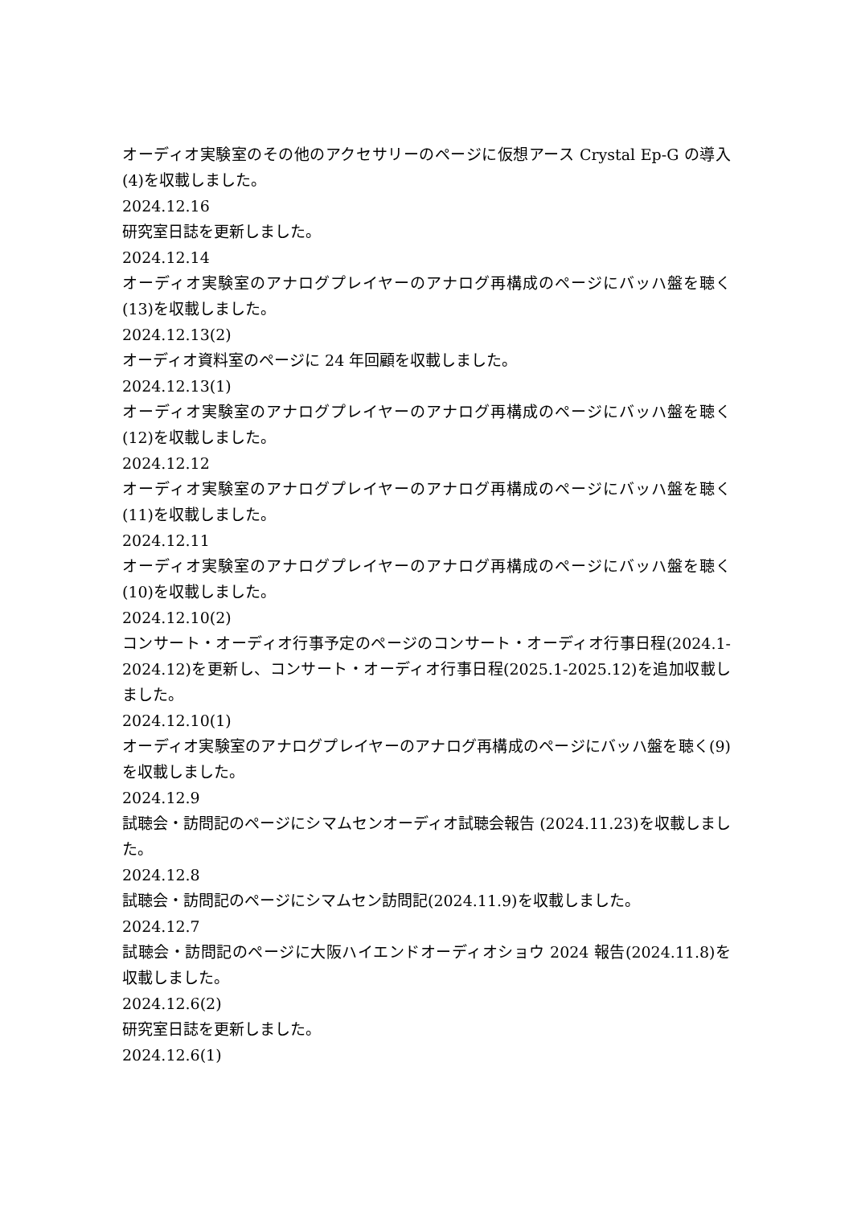オーディオ実験室のその他のアクセサリーのページに仮想アース Crystal Ep-G の導入(4)を収載しました。
2024.12.16
研究室日誌を更新しました。
2024.12.14
オーディオ実験室のアナログプレイヤーのアナログ再構成のページにバッハ盤を聴く(13)を収載しました。
2024.12.13(2)
オーディオ資料室のページに 24 年回顧を収載しました。
2024.12.13(1)
オーディオ実験室のアナログプレイヤーのアナログ再構成のページにバッハ盤を聴く(12)を収載しました。
2024.12.12
オーディオ実験室のアナログプレイヤーのアナログ再構成のページにバッハ盤を聴く(11)を収載しました。
2024.12.11
オーディオ実験室のアナログプレイヤーのアナログ再構成のページにバッハ盤を聴く(10)を収載しました。
2024.12.10(2)
コンサート・オーディオ行事予定のページのコンサート・オーディオ行事日程(2024.1-2024.12)を更新し、コンサート・オーディオ行事日程(2025.1-2025.12)を追加収載しました。
2024.12.10(1)
オーディオ実験室のアナログプレイヤーのアナログ再構成のページにバッハ盤を聴く(9)を収載しました。
2024.12.9
試聴会・訪問記のページにシマムセンオーディオ試聴会報告 (2024.11.23)を収載しました。
2024.12.8
試聴会・訪問記のページにシマムセン訪問記(2024.11.9)を収載しました。
2024.12.7
試聴会・訪問記のページに大阪ハイエンドオーディオショウ 2024 報告(2024.11.8)を収載しました。
2024.12.6(2)
研究室日誌を更新しました。
2024.12.6(1)